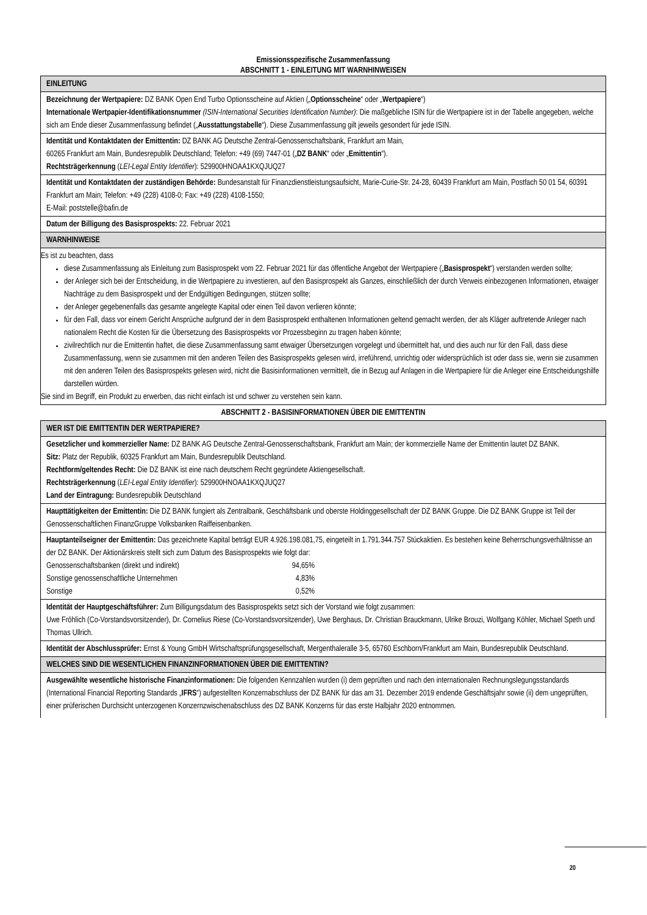Emissionsspezifische Zusammenfassung
ABSCHNITT 1 - EINLEITUNG MIT WARNHINWEISEN
| EINLEITUNG |
| Bezeichnung der Wertpapiere: DZ BANK Open End Turbo Optionsscheine auf Aktien („ Optionsscheine “ oder „ Wertpapiere “) Internationale Wertpapier-Identifikationsnummer (ISIN-International Securities Identification Number) : Die maßgebliche ISIN für die Wertpapiere ist in der Tabelle angegeben, welche sich am Ende dieser Zusammenfassung befindet („ Ausstattungstabelle “). Diese Zusammenfassung gilt jeweils gesondert für jede ISIN. |
| Identität und Kontaktdaten der Emittentin: DZ BANK AG Deutsche Zentral-Genossenschaftsbank, Frankfurt am Main, 60265 Frankfurt am Main, Bundesrepublik Deutschland; Telefon: +49 (69) 7447-01 („ DZ BANK “ oder „ Emittentin “). Rechtsträgerkennung ( LEI-Legal Entity Identifier ): 529900HNOAA1KXQJUQ27 |
| Identität und Kontaktdaten der zuständigen Behörde: Bundesanstalt für Finanzdienstleistungsaufsicht, Marie-Curie-Str. 24-28, 60439 Frankfurt am Main, Postfach 50 01 54, 60391 Frankfurt am Main; Telefon: +49 (228) 4108-0; Fax: +49 (228) 4108-1550; E-Mail: poststelle@bafin.de |
| Datum der Billigung des Basisprospekts: 22. Februar 2021 |
| WARNHINWEISE |
| Es ist zu beachten, dass diese Zusammenfassung als Einleitung zum Basisprospekt vom 22. Februar 2021 für das öffentliche Angebot der Wertpapiere („ Basisprospekt “) verstanden werden sollte; der Anleger sich bei der Entscheidung, in die Wertpapiere zu investieren, auf den Basisprospekt als Ganzes, einschließlich der durch Verweis einbezogenen Informationen, etwaiger Nachträge zu dem Basisprospekt und der Endgültigen Bedingungen, stützen sollte; der Anleger gegebenenfalls das gesamte angelegte Kapital oder einen Teil davon verlieren könnte; für den Fall, dass vor einem Gericht Ansprüche aufgrund der in dem Basisprospekt enthaltenen Informationen geltend gemacht werden, der als Kläger auftretende Anleger nach nationalem Recht die Kosten für die Übersetzung des Basisprospekts vor Prozessbeginn zu tragen haben könnte; zivilrechtlich nur die Emittentin haftet, die diese Zusammenfassung samt etwaiger Übersetzungen vorgelegt und übermittelt hat, und dies auch nur für den Fall, dass diese Zusammenfassung, wenn sie zusammen mit den anderen Teilen des Basisprospekts gelesen wird, irreführend, unrichtig oder widersprüchlich ist oder dass sie, wenn sie zusammen mit den anderen Teilen des Basisprospekts gelesen wird, nicht die Basisinformationen vermittelt, die in Bezug auf Anlagen in die Wertpapiere für die Anleger eine Entscheidungshilfe darstellen würden. Sie sind im Begriff, ein Produkt zu erwerben, das nicht einfach ist und schwer zu verstehen sein kann. |
ABSCHNITT 2 - BASISINFORMATIONEN ÜBER DIE EMITTENTIN
| WER IST DIE EMITTENTIN DER WERTPAPIERE? |
| Gesetzlicher und kommerzieller Name: DZ BANK AG Deutsche Zentral-Genossenschaftsbank, Frankfurt am Main; der kommerzielle Name der Emittentin lautet DZ BANK. Sitz: Platz der Republik, 60325 Frankfurt am Main, Bundesrepublik Deutschland. Rechtform/geltendes Recht: Die DZ BANK ist eine nach deutschem Recht gegründete Aktiengesellschaft. Rechtsträgerkennung ( LEI-Legal Entity Identifier ): 529900HNOAA1KXQJUQ27 Land der Eintragung: Bundesrepublik Deutschland |
| Haupttätigkeiten der Emittentin: Die DZ BANK fungiert als Zentralbank, Geschäftsbank und oberste Holdinggesellschaft der DZ BANK Gruppe. Die DZ BANK Gruppe ist Teil der Genossenschaftlichen FinanzGruppe Volksbanken Raiffeisenbanken. |
| Hauptanteilseigner der Emittentin: Das gezeichnete Kapital beträgt EUR 4.926.198.081,75, eingeteilt in 1.791.344.757 Stückaktien. Es bestehen keine Beherrschungsverhältnisse an der DZ BANK. Der Aktionärskreis stellt sich zum Datum des Basisprospekts wie folgt dar: Genossenschaftsbanken (direkt und indirekt) 94,65% Sonstige genossenschaftliche Unternehmen 4,83% Sonstige 0,52% |
| Identität der Hauptgeschäftsführer: Zum Billigungsdatum des Basisprospekts setzt sich der Vorstand wie folgt zusammen: Uwe Fröhlich (Co-Vorstandsvorsitzender), Dr. Cornelius Riese (Co-Vorstandsvorsitzender), Uwe Berghaus, Dr. Christian Brauckmann, Ulrike Brouzi, Wolfgang Köhler, Michael Speth und Thomas Ullrich. |
| Identität der Abschlussprüfer: Ernst & Young GmbH Wirtschaftsprüfungsgesellschaft, Mergenthaleralle 3-5, 65760 Eschborn/Frankfurt am Main, Bundesrepublik Deutschland. |
| WELCHES SIND DIE WESENTLICHEN FINANZINFORMATIONEN ÜBER DIE EMITTENTIN? |
| Ausgewählte wesentliche historische Finanzinformationen: Die folgenden Kennzahlen wurden (i) dem geprüften und nach den internationalen Rechnungslegungsstandards (International Financial Reporting Standards „ IFRS “) aufgestellten Konzernabschluss der DZ BANK für das am 31. Dezember 2019 endende Geschäftsjahr sowie (ii) dem ungeprüften, einer prüferischen Durchsicht unterzogenen Konzernzwischenabschluss des DZ BANK Konzerns für das erste Halbjahr 2020 entnommen. |
20